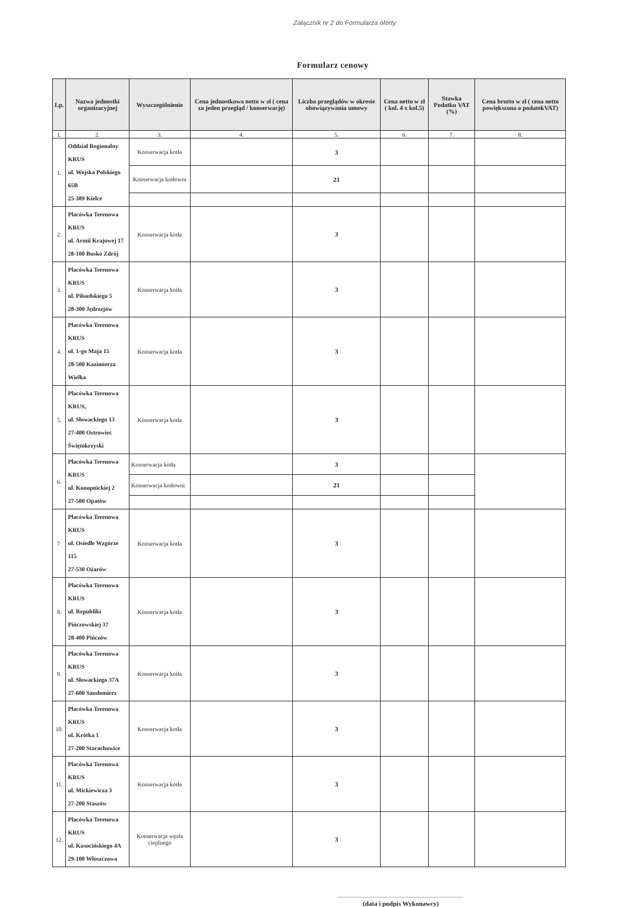Załącznik nr 2 do Formularza oferty
Formularz cenowy
| Lp. | Nazwa jednostki organizacyjnej | Wyszczególnienie | Cena jednostkowa netto w zł ( cena za jeden przegląd / konserwację) | Liczba przeglądów w okresie obowiązywania umowy | Cena netto w zł ( kol. 4 x kol.5) | Stawka Podatku VAT (%) | Cena brutto w zł ( cena netto powiększona o podatekVAT) |
| --- | --- | --- | --- | --- | --- | --- | --- |
| 1. | 2. | 3. | 4. | 5. | 6. | 7. | 8. |
| 1. | Oddział Regionalny KRUS ul. Wojska Polskiego 65B 25-389 Kielce | Konserwacja kotła | | 3 | | | |
| | | Konserwacja kotłowni | | 21 | | | |
| 2. | Placówka Terenowa KRUS ul. Armii Krajowej 17 28-100 Busko Zdrój | Konserwacja kotła | | 3 | | | |
| 3. | Placówka Terenowa KRUS ul. Piłsudskiego 5 28-300 Jędrzejów | Konserwacja kotła | | 3 | | | |
| 4. | Placówka Terenowa KRUS ul. 1-go Maja 15 28-500 Kazimierza Wielka | Konserwacja kotła | | 3 | | | |
| 5. | Placówka Terenowa KRUS, ul. Słowackiego 13 27-400 Ostrowiec Świętokrzyski | Konserwacja kotła | | 3 | | | |
| 6. | Placówka Terenowa KRUS ul. Konopnickiej 2 27-500 Opatów | Konserwacja kotła | | 3 | | | |
| | | Konserwacja kotłowni | | 21 | | | |
| 7. | Placówka Terenowa KRUS ul. Osiedle Wzgórze 115 27-530 Ożarów | Konserwacja kotła | | 3 | | | |
| 8. | Placówka Terenowa KRUS ul. Republiki Pińczowskiej 37 28-400 Pińczów | Konserwacja kotła | | 3 | | | |
| 9. | Placówka Terenowa KRUS ul. Słowackiego 37A 27-600 Sandomierz | Konserwacja kotła | | 3 | | | |
| 10. | Placówka Terenowa KRUS ul. Krótka 1 27-200 Starachowice | Konserwacja kotła | | 3 | | | |
| 11. | Placówka Terenowa KRUS ul. Mickiewicza 3 27-200 Staszów | Konserwacja kotła | | 3 | | | |
| 12. | Placówka Terenowa KRUS ul. Kusocińskiego 4A 29-100 Włoszczowa | Konserwacja węzła cieplnego | | 3 | | | |
(data i podpis Wykonawcy)